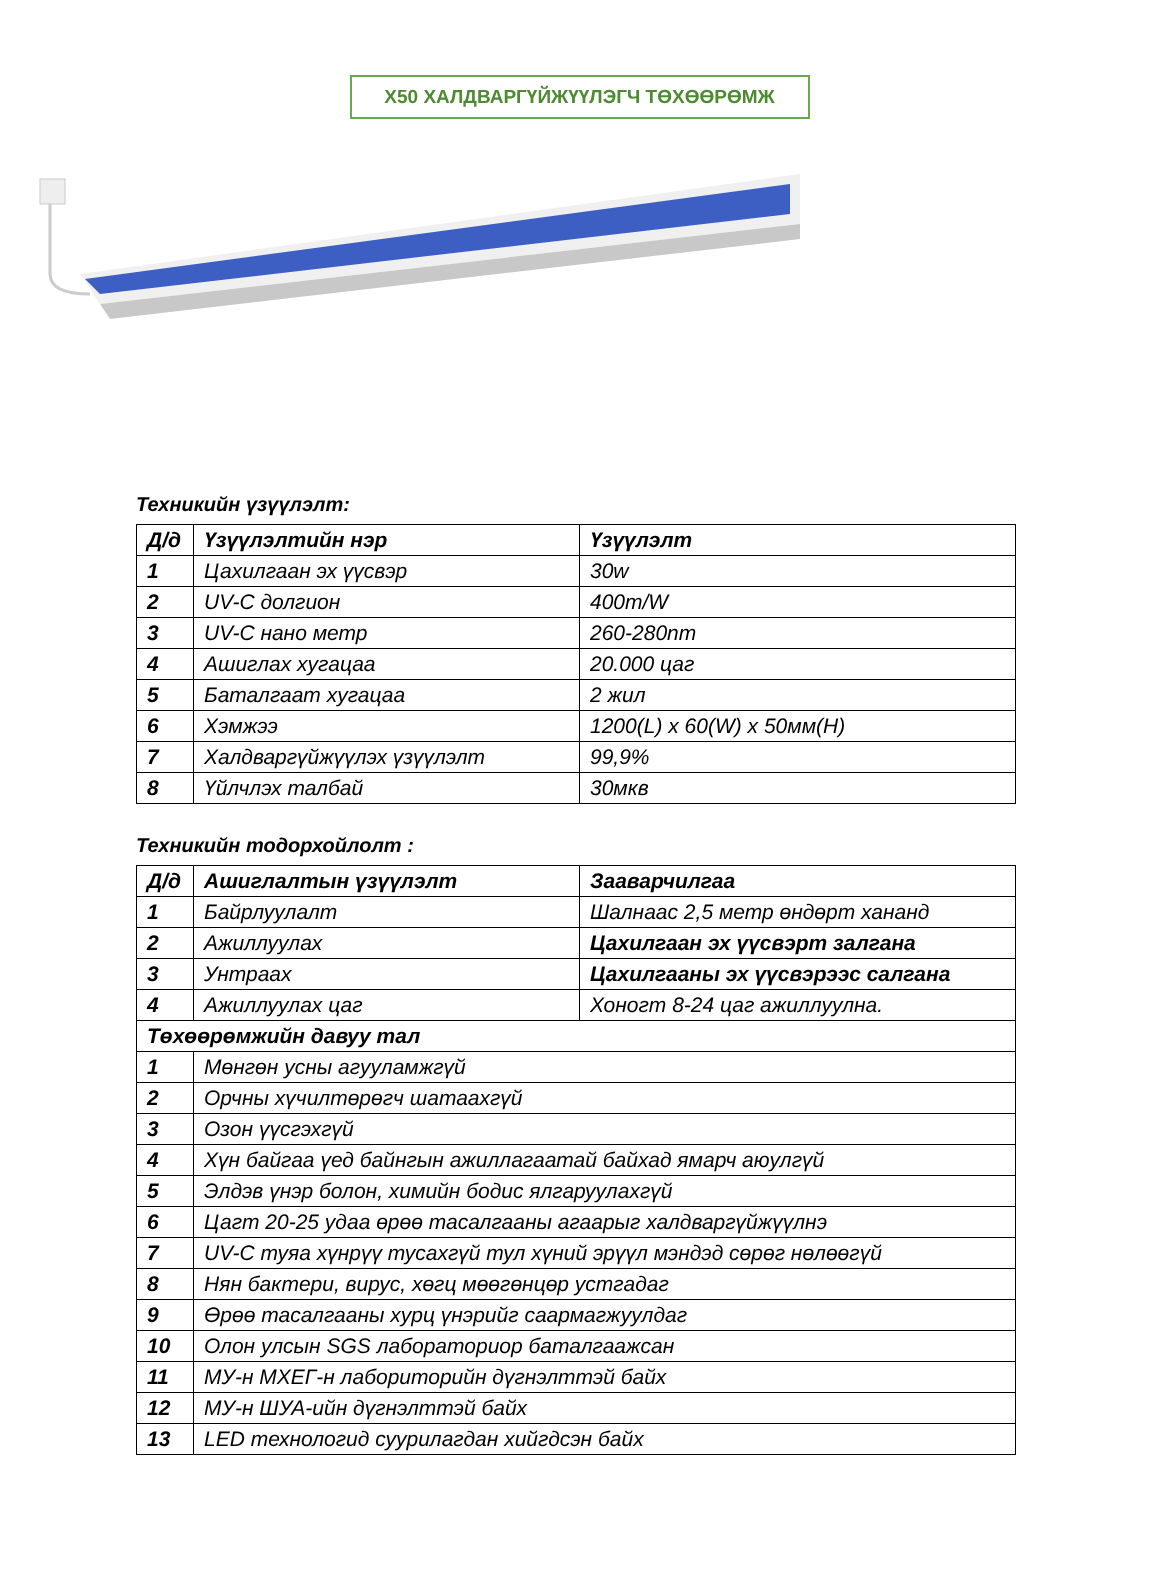X50 ХАЛДВАРГҮЙЖҮҮЛЭГЧ ТӨХӨӨРӨМЖ
Техникийн үзүүлэлт:
| Д/д | Үзүүлэлтийн нэр | Үзүүлэлт |
| --- | --- | --- |
| 1 | Цахилгаан эх үүсвэр | 30w |
| 2 | UV-C долгион | 400m/W |
| 3 | UV-C нано метр | 260-280nm |
| 4 | Ашиглах хугацаа | 20.000 цаг |
| 5 | Баталгаат хугацаа | 2 жил |
| 6 | Хэмжээ | 1200(L) x 60(W) x 50мм(H) |
| 7 | Халдваргүйжүүлэх үзүүлэлт | 99,9% |
| 8 | Үйлчлэх талбай | 30мкв |
Техникийн тодорхойлолт :
| Д/д | Ашиглалтын үзүүлэлт | Зааварчилгаа |
| --- | --- | --- |
| 1 | Байрлуулалт | Шалнаас 2,5 метр өндөрт хананд |
| 2 | Ажиллуулах | Цахилгаан эх үүсвэрт залгана |
| 3 | Унтраах | Цахилгааны эх үүсвэрээс салгана |
| 4 | Ажиллуулах цаг | Хоногт 8-24 цаг ажиллуулна. |
| Төхөөрөмжийн давуу тал | | |
| 1 | Мөнгөн усны агууламжгүй | |
| 2 | Орчны хүчилтөрөгч шатаахгүй | |
| 3 | Озон үүсгэхгүй | |
| 4 | Хүн байгаа үед байнгын ажиллагаатай байхад ямарч аюулгүй | |
| 5 | Элдэв үнэр болон, химийн бодис ялгаруулахгүй | |
| 6 | Цагт 20-25 удаа өрөө тасалгааны агаарыг халдваргүйжүүлнэ | |
| 7 | UV-C туяа хүнрүү тусахгүй тул хүний эрүүл мэндэд сөрөг нөлөөгүй | |
| 8 | Нян бактери, вирус, хөгц мөөгөнцөр устгадаг | |
| 9 | Өрөө тасалгааны хурц үнэрийг саармагжуулдаг | |
| 10 | Олон улсын SGS лабораториор баталгаажсан | |
| 11 | МУ-н МХЕГ-н лабориторийн дүгнэлттэй байх | |
| 12 | МУ-н ШУА-ийн дүгнэлттэй байх | |
| 13 | LED технологид суурилагдан хийгдсэн байх | |